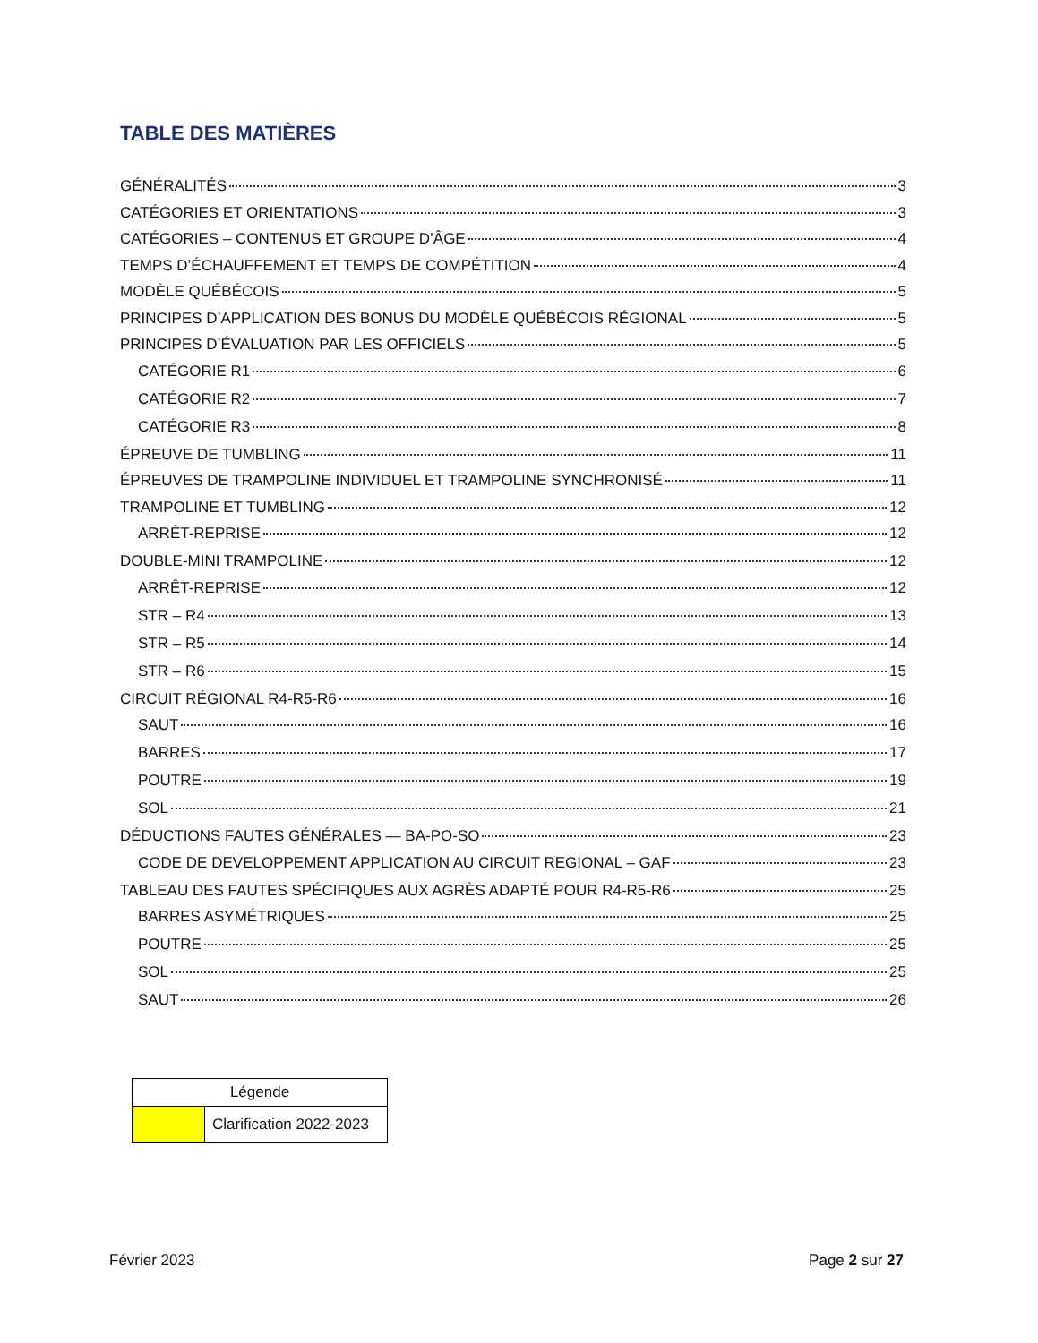TABLE DES MATIÈRES
GÉNÉRALITÉS 3
CATÉGORIES ET ORIENTATIONS 3
CATÉGORIES – CONTENUS ET GROUPE D’ÂGE 4
TEMPS D’ÉCHAUFFEMENT ET TEMPS DE COMPÉTITION 4
MODÈLE QUÉBÉCOIS 5
PRINCIPES D’APPLICATION DES BONUS DU MODÈLE QUÉBÉCOIS RÉGIONAL 5
PRINCIPES D’ÉVALUATION PAR LES OFFICIELS 5
CATÉGORIE R1 6
CATÉGORIE R2 7
CATÉGORIE R3 8
ÉPREUVE DE TUMBLING 11
ÉPREUVES DE TRAMPOLINE INDIVIDUEL ET TRAMPOLINE SYNCHRONISÉ 11
TRAMPOLINE ET TUMBLING 12
ARRÊT-REPRISE 12
DOUBLE-MINI TRAMPOLINE 12
ARRÊT-REPRISE 12
STR – R4 13
STR – R5 14
STR – R6 15
CIRCUIT RÉGIONAL R4-R5-R6 16
SAUT 16
BARRES 17
POUTRE 19
SOL 21
DÉDUCTIONS FAUTES GÉNÉRALES — BA-PO-SO 23
CODE DE DEVELOPPEMENT APPLICATION AU CIRCUIT REGIONAL – GAF 23
TABLEAU DES FAUTES SPÉCIFIQUES AUX AGRÈS ADAPTÉ POUR R4-R5-R6 25
BARRES ASYMÉTRIQUES 25
POUTRE 25
SOL 25
SAUT 26
| Légende | |
| --- | --- |
| | Clarification 2022-2023 |
Février 2023 Page 2 sur 27